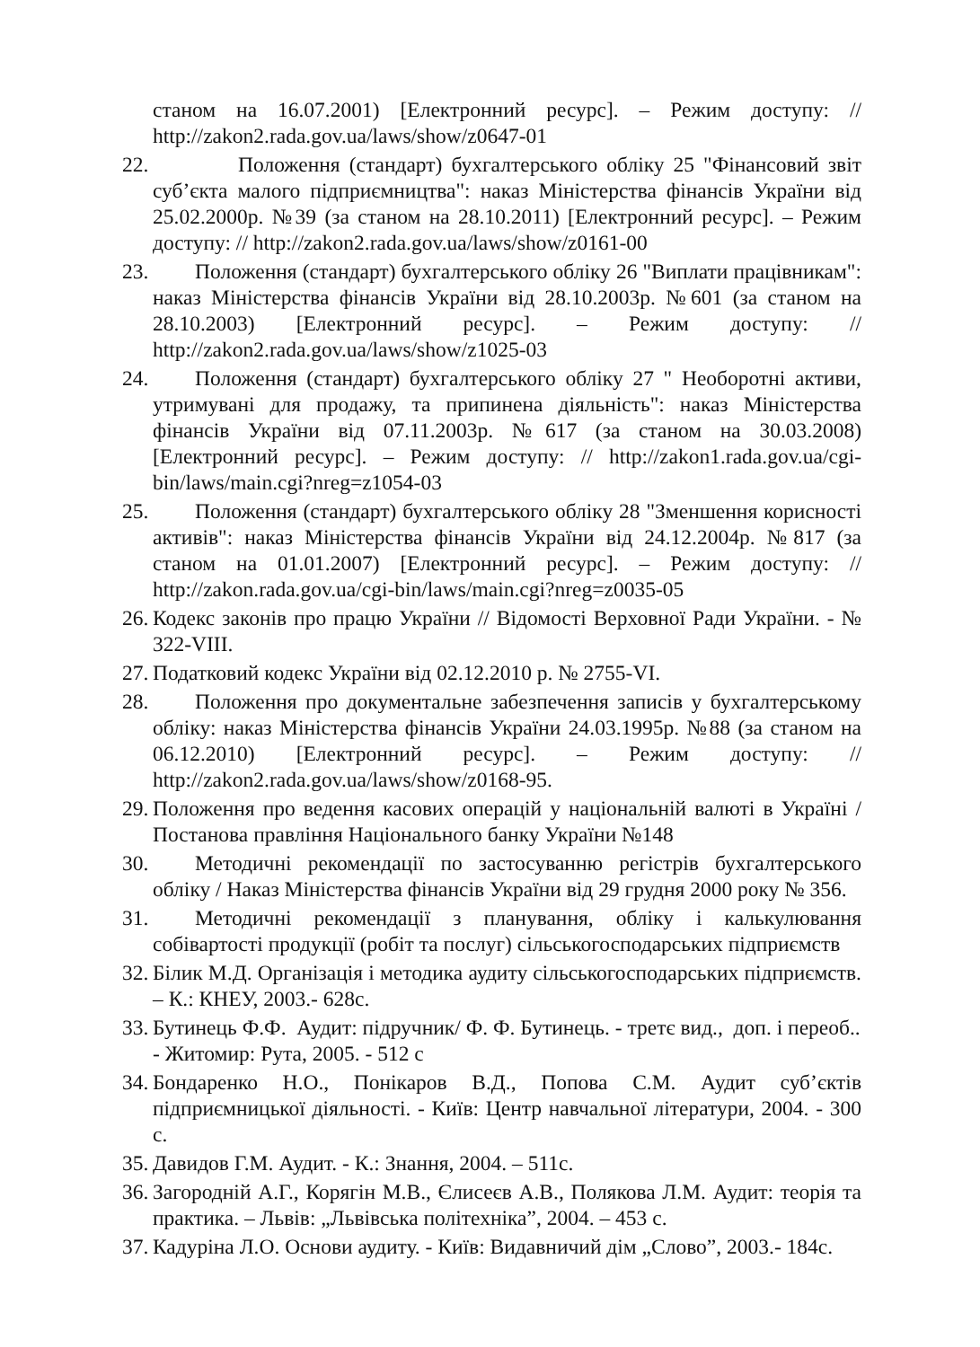станом на 16.07.2001) [Електронний ресурс]. – Режим доступу: // http://zakon2.rada.gov.ua/laws/show/z0647-01
22.
  Положення (стандарт) бухгалтерського обліку 25 "Фінансовий звіт суб’єкта малого підприємництва": наказ Міністерства фінансів України від 25.02.2000р. №39 (за станом на 28.10.2011) [Електронний ресурс]. – Режим доступу: // http://zakon2.rada.gov.ua/laws/show/z0161-00
23.
  Положення (стандарт) бухгалтерського обліку 26 "Виплати працівникам": наказ Міністерства фінансів України від 28.10.2003р. №601 (за станом на 28.10.2003) [Електронний ресурс]. – Режим доступу: // http://zakon2.rada.gov.ua/laws/show/z1025-03
24.
  Положення (стандарт) бухгалтерського обліку 27 " Необоротні активи, утримувані для продажу, та припинена діяльність": наказ Міністерства фінансів України від 07.11.2003р. №617 (за станом на 30.03.2008) [Електронний ресурс]. – Режим доступу: // http://zakon1.rada.gov.ua/cgi-bin/laws/main.cgi?nreg=z1054-03
25.
  Положення (стандарт) бухгалтерського обліку 28 "Зменшення корисності активів": наказ Міністерства фінансів України від 24.12.2004р. №817 (за станом на 01.01.2007) [Електронний ресурс]. – Режим доступу: // http://zakon.rada.gov.ua/cgi-bin/laws/main.cgi?nreg=z0035-05
26.
Кодекс законів про працю України // Відомості Верховної Ради України. - № 322-VIII.
27.
Податковий кодекс України від 02.12.2010 р. № 2755-VI.
28.
  Положення про документальне забезпечення записів у бухгалтерському обліку: наказ Міністерства фінансів України 24.03.1995р. №88 (за станом на 06.12.2010) [Електронний ресурс]. – Режим доступу: // http://zakon2.rada.gov.ua/laws/show/z0168-95.
29.
Положення про ведення касових операцій у національній валюті в Україні / Постанова правління Національного банку України №148
30.
  Методичні рекомендації по застосуванню регістрів бухгалтерського обліку / Наказ Міністерства фінансів України від 29 грудня 2000 року № 356.
31.
  Методичні рекомендації з планування, обліку і калькулювання собівартості продукції (робіт та послуг) сільськогосподарських підприємств
32.
Білик М.Д. Організація і методика аудиту сільськогосподарських підприємств. – К.: КНЕУ, 2003.- 628с.
33.
Бутинець Ф.Ф. Аудит: підручник/ Ф. Ф. Бутинець. - третє вид., доп. і переоб.. - Житомир: Рута, 2005. - 512 с
34.
Бондаренко Н.О., Понікаров В.Д., Попова С.М. Аудит суб’єктів підприємницької діяльності. - Київ: Центр навчальної літератури, 2004. - 300 с.
35.
Давидов Г.М. Аудит. - К.: Знання, 2004. – 511с.
36.
Загородній А.Г., Корягін М.В., Єлисеєв А.В., Полякова Л.М. Аудит: теорія та практика. – Львів: „Львівська політехніка”, 2004. – 453 с.
37.
Кадуріна Л.О. Основи аудиту. - Київ: Видавничий дім „Слово”, 2003.- 184с.